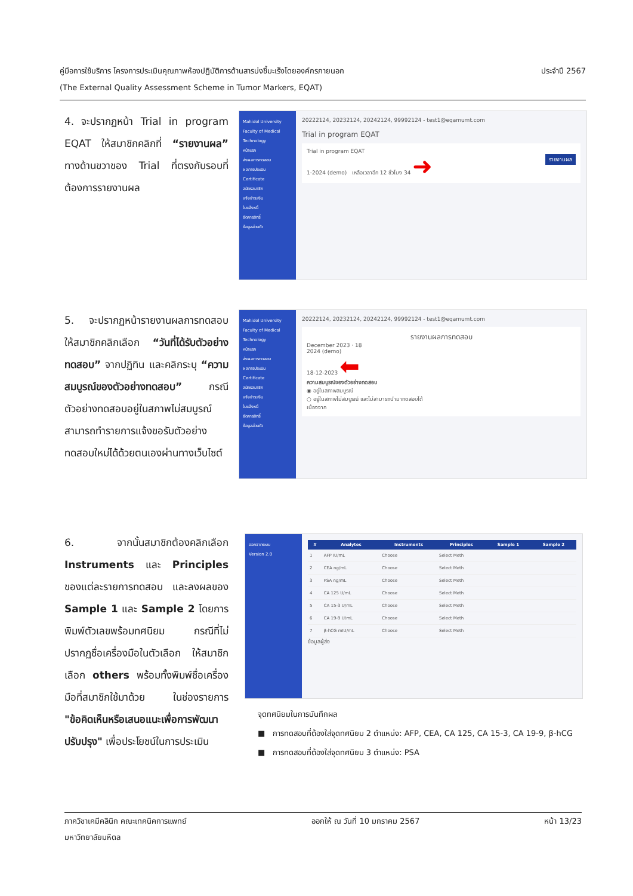ประจำปี 2567 คู่มือการใช้บริการ โครงการประเมินคุณภาพห้องปฏิบัติการด้านสารบ่งชี้มะเร็งโดยองค์กรภายนอก
(The External Quality Assessment Scheme in Tumor Markers, EQAT)
4. จะปรากฏหน้า Trial in program EQAT ให้สมาชิกคลิกที่ “รายงานผล” ทางด้านขวาของ Trial ที่ตรงกับรอบที่ต้องการรายงานผล
Mahidol University
Faculty of Medical Technology
หน้าแรก
ส่งผลการทดสอบ
ผลการประเมิน
Certificate
สมัครสมาชิก
แจ้งชำระเงิน
ใบแจ้งหนี้
จัดการสิทธิ์
ข้อมูลส่วนตัว
20222124, 20232124, 20242124, 99992124 - test1@eqamumt.com
Trial in program EQAT
Trial in program EQAT
รายงานผล 1-2024 (demo) เหลือเวลาอีก 12 ชั่วโมง 34 ➜
5. จะปรากฏหน้ารายงานผลการทดสอบ ให้สมาชิกคลิกเลือก “วันที่ได้รับตัวอย่างทดสอบ” จากปฏิทิน และคลิกระบุ “ความสมบูรณ์ของตัวอย่างทดสอบ” กรณีตัวอย่างทดสอบอยู่ในสภาพไม่สมบูรณ์ สามารถทำรายการแจ้งขอรับตัวอย่างทดสอบใหม่ได้ด้วยตนเองผ่านทางเว็บไซต์
Mahidol University
Faculty of Medical Technology
หน้าแรก
ส่งผลการทดสอบ
ผลการประเมิน
Certificate
สมัครสมาชิก
แจ้งชำระเงิน
ใบแจ้งหนี้
จัดการสิทธิ์
ข้อมูลส่วนตัว
20222124, 20232124, 20242124, 99992124 - test1@eqamumt.com
รายงานผลการทดสอบ
December 2023 · 18
2024 (demo)
18-12-2023 ⬅
ความสมบูรณ์ของตัวอย่างทดสอบ
◉ อยู่ในสภาพสมบูรณ์
○ อยู่ในสภาพไม่สมบูรณ์ และไม่สามารถนำมาทดสอบได้
เนื่องจาก
6. จากนั้นสมาชิกต้องคลิกเลือก Instruments และ Principles ของแต่ละรายการทดสอบ และลงผลของ Sample 1 และ Sample 2 โดยการพิมพ์ตัวเลขพร้อมทศนิยม กรณีที่ไม่ปรากฏชื่อเครื่องมือในตัวเลือก ให้สมาชิกเลือก others พร้อมทั้งพิมพ์ชื่อเครื่องมือที่สมาชิกใช้มาด้วย ในช่องรายการ "ข้อคิดเห็นหรือเสนอแนะเพื่อการพัฒนาปรับปรุง" เพื่อประโยชน์ในการประเมิน
ออกจากระบบ
Version 2.0
| # | Analytes | Instruments | Principles | Sample 1 | Sample 2 |
| --- | --- | --- | --- | --- | --- |
| 1 | AFP IU/mL | Choose | Select Meth | | |
| 2 | CEA ng/mL | Choose | Select Meth | | |
| 3 | PSA ng/mL | Choose | Select Meth | | |
| 4 | CA 125 U/mL | Choose | Select Meth | | |
| 5 | CA 15-3 U/mL | Choose | Select Meth | | |
| 6 | CA 19-9 U/mL | Choose | Select Meth | | |
| 7 | β-hCG mIU/mL | Choose | Select Meth | | |
ข้อมูลผู้ส่ง
จุดทศนิยมในการบันทึกผล
■ การทดสอบที่ต้องใส่จุดทศนิยม 2 ตำแหน่ง: AFP, CEA, CA 125, CA 15-3, CA 19-9, β-hCG
■ การทดสอบที่ต้องใส่จุดทศนิยม 3 ตำแหน่ง: PSA
ภาควิชาเคมีคลินิก คณะเทคนิคการแพทย์
มหาวิทยาลัยมหิดล ออกให้ ณ วันที่ 10 มกราคม 2567 หน้า 13/23